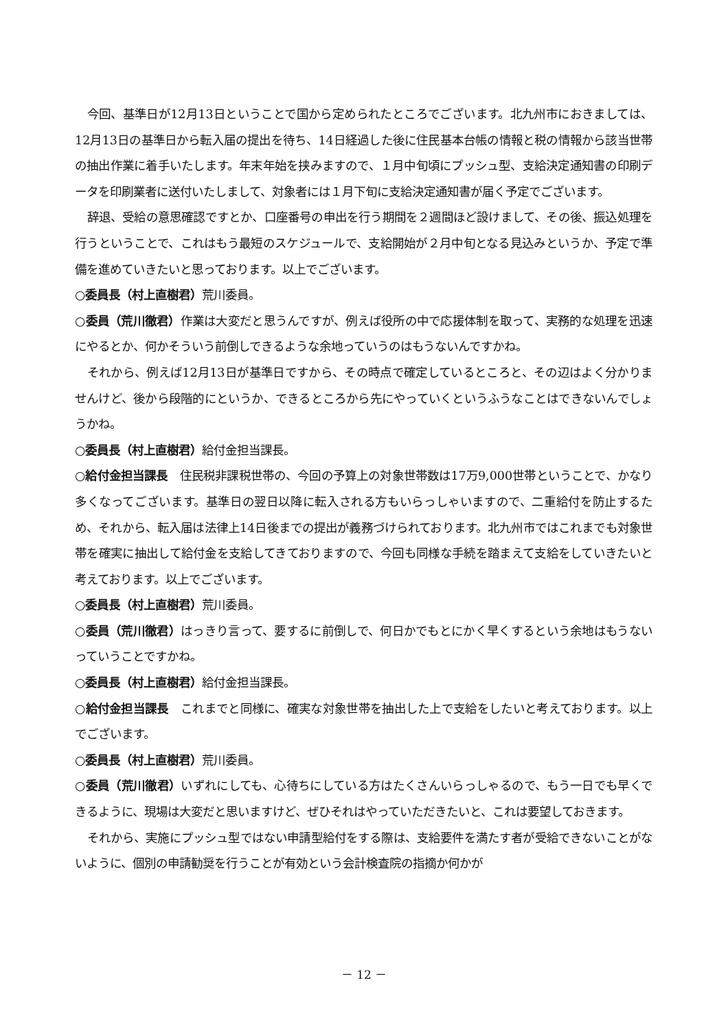今回、基準日が12月13日ということで国から定められたところでございます。北九州市におきましては、12月13日の基準日から転入届の提出を待ち、14日経過した後に住民基本台帳の情報と税の情報から該当世帯の抽出作業に着手いたします。年末年始を挟みますので、１月中旬頃にプッシュ型、支給決定通知書の印刷データを印刷業者に送付いたしまして、対象者には１月下旬に支給決定通知書が届く予定でございます。
辞退、受給の意思確認ですとか、口座番号の申出を行う期間を２週間ほど設けまして、その後、振込処理を行うということで、これはもう最短のスケジュールで、支給開始が２月中旬となる見込みというか、予定で準備を進めていきたいと思っております。以上でございます。
○委員長（村上直樹君）荒川委員。
○委員（荒川徹君）作業は大変だと思うんですが、例えば役所の中で応援体制を取って、実務的な処理を迅速にやるとか、何かそういう前倒しできるような余地っていうのはもうないんですかね。
それから、例えば12月13日が基準日ですから、その時点で確定しているところと、その辺はよく分かりませんけど、後から段階的にというか、できるところから先にやっていくというふうなことはできないんでしょうかね。
○委員長（村上直樹君）給付金担当課長。
○給付金担当課長　住民税非課税世帯の、今回の予算上の対象世帯数は17万9,000世帯ということで、かなり多くなってございます。基準日の翌日以降に転入される方もいらっしゃいますので、二重給付を防止するため、それから、転入届は法律上14日後までの提出が義務づけられております。北九州市ではこれまでも対象世帯を確実に抽出して給付金を支給してきておりますので、今回も同様な手続を踏まえて支給をしていきたいと考えております。以上でございます。
○委員長（村上直樹君）荒川委員。
○委員（荒川徹君）はっきり言って、要するに前倒しで、何日かでもとにかく早くするという余地はもうないっていうことですかね。
○委員長（村上直樹君）給付金担当課長。
○給付金担当課長　これまでと同様に、確実な対象世帯を抽出した上で支給をしたいと考えております。以上でございます。
○委員長（村上直樹君）荒川委員。
○委員（荒川徹君）いずれにしても、心待ちにしている方はたくさんいらっしゃるので、もう一日でも早くできるように、現場は大変だと思いますけど、ぜひそれはやっていただきたいと、これは要望しておきます。
それから、実施にプッシュ型ではない申請型給付をする際は、支給要件を満たす者が受給できないことがないように、個別の申請勧奨を行うことが有効という会計検査院の指摘か何かが
－ 12 －